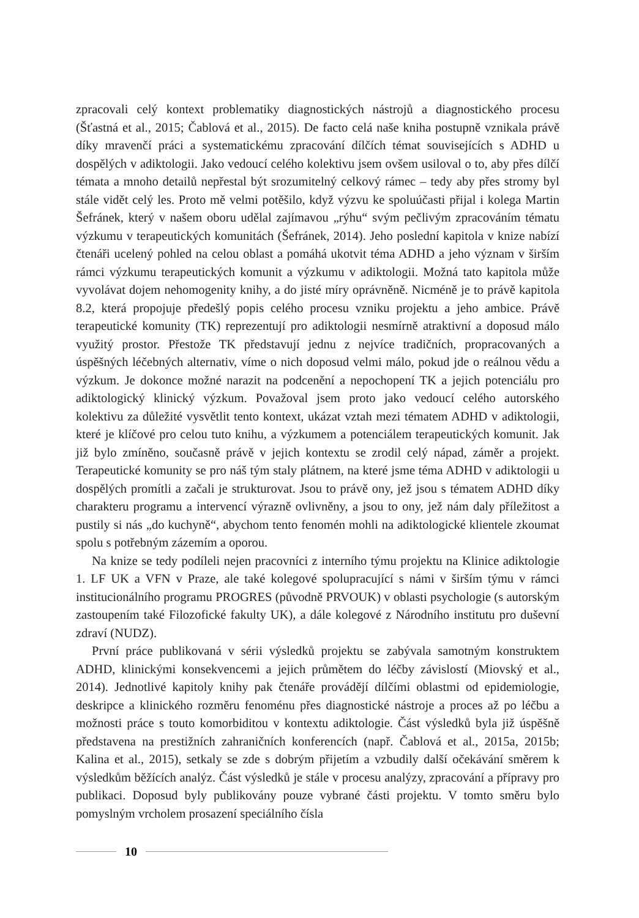zpracovali celý kontext problematiky diagnostických nástrojů a diagnostického procesu (Šťastná et al., 2015; Čablová et al., 2015). De facto celá naše kniha postupně vznikala právě díky mravenčí práci a systematickému zpracování dílčích témat souvisejících s ADHD u dospělých v adiktologii. Jako vedoucí celého kolektivu jsem ovšem usiloval o to, aby přes dílčí témata a mnoho detailů nepřestal být srozumitelný celkový rámec – tedy aby přes stromy byl stále vidět celý les. Proto mě velmi potěšilo, když výzvu ke spoluúčasti přijal i kolega Martin Šefránek, který v našem oboru udělal zajímavou „rýhu“ svým pečlivým zpracováním tématu výzkumu v terapeutických komunitách (Šefránek, 2014). Jeho poslední kapitola v knize nabízí čtenáři ucelený pohled na celou oblast a pomáhá ukotvit téma ADHD a jeho význam v širším rámci výzkumu terapeutických komunit a výzkumu v adiktologii. Možná tato kapitola může vyvolávat dojem nehomogenity knihy, a do jisté míry oprávněně. Nicméně je to právě kapitola 8.2, která propojuje předešlý popis celého procesu vzniku projektu a jeho ambice. Právě terapeutické komunity (TK) reprezentují pro adiktologii nesmírně atraktivní a doposud málo využitý prostor. Přestože TK představují jednu z nejvíce tradičních, propracovaných a úspěšných léčebných alternativ, víme o nich doposud velmi málo, pokud jde o reálnou vědu a výzkum. Je dokonce možné narazit na podcenění a nepochopení TK a jejich potenciálu pro adiktologický klinický výzkum. Považoval jsem proto jako vedoucí celého autorského kolektivu za důležité vysvětlit tento kontext, ukázat vztah mezi tématem ADHD v adiktologii, které je klíčové pro celou tuto knihu, a výzkumem a potenciálem terapeutických komunit. Jak již bylo zmíněno, současně právě v jejich kontextu se zrodil celý nápad, záměr a projekt. Terapeutické komunity se pro náš tým staly plátnem, na které jsme téma ADHD v adiktologii u dospělých promítli a začali je strukturovat. Jsou to právě ony, jež jsou s tématem ADHD díky charakteru programu a intervencí výrazně ovlivněny, a jsou to ony, jež nám daly příležitost a pustily si nás „do kuchyně“, abychom tento fenomén mohli na adiktologické klientele zkoumat spolu s potřebným zázemím a oporou.
Na knize se tedy podíleli nejen pracovníci z interního týmu projektu na Klinice adiktologie 1. LF UK a VFN v Praze, ale také kolegové spolupracující s námi v širším týmu v rámci institucionálního programu PROGRES (původně PRVOUK) v oblasti psychologie (s autorským zastoupením také Filozofické fakulty UK), a dále kolegové z Národního institutu pro duševní zdraví (NUDZ).
První práce publikovaná v sérii výsledků projektu se zabývala samotným konstruktem ADHD, klinickými konsekvencemi a jejich průmětem do léčby závislostí (Miovský et al., 2014). Jednotlivé kapitoly knihy pak čtenáře provádějí dílčími oblastmi od epidemiologie, deskripce a klinického rozměru fenoménu přes diagnostické nástroje a proces až po léčbu a možnosti práce s touto komorbiditou v kontextu adiktologie. Část výsledků byla již úspěšně představena na prestižních zahraničních konferencích (např. Čablová et al., 2015a, 2015b; Kalina et al., 2015), setkaly se zde s dobrým přijetím a vzbudily další očekávání směrem k výsledkům běžících analýz. Část výsledků je stále v procesu analýzy, zpracování a přípravy pro publikaci. Doposud byly publikovány pouze vybrané části projektu. V tomto směru bylo pomyslným vrcholem prosazení speciálního čísla
10